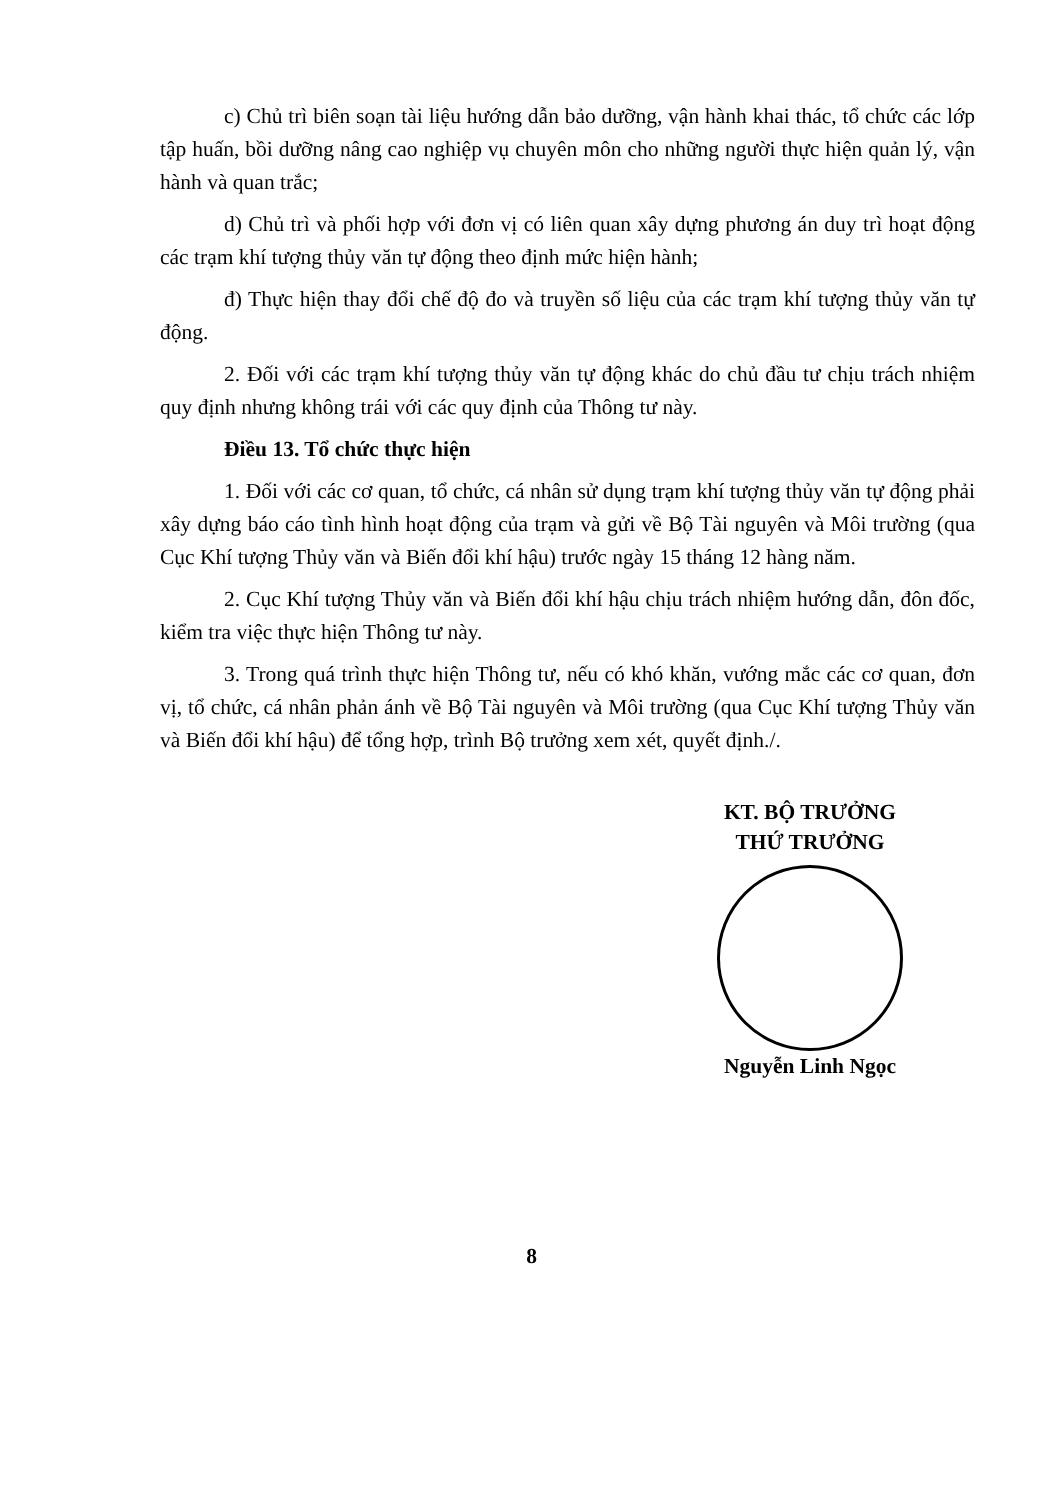c) Chủ trì biên soạn tài liệu hướng dẫn bảo dưỡng, vận hành khai thác, tổ chức các lớp tập huấn, bồi dưỡng nâng cao nghiệp vụ chuyên môn cho những người thực hiện quản lý, vận hành và quan trắc;
d) Chủ trì và phối hợp với đơn vị có liên quan xây dựng phương án duy trì hoạt động các trạm khí tượng thủy văn tự động theo định mức hiện hành;
đ) Thực hiện thay đổi chế độ đo và truyền số liệu của các trạm khí tượng thủy văn tự động.
2. Đối với các trạm khí tượng thủy văn tự động khác do chủ đầu tư chịu trách nhiệm quy định nhưng không trái với các quy định của Thông tư này.
Điều 13. Tổ chức thực hiện
1. Đối với các cơ quan, tổ chức, cá nhân sử dụng trạm khí tượng thủy văn tự động phải xây dựng báo cáo tình hình hoạt động của trạm và gửi về Bộ Tài nguyên và Môi trường (qua Cục Khí tượng Thủy văn và Biến đổi khí hậu) trước ngày 15 tháng 12 hàng năm.
2. Cục Khí tượng Thủy văn và Biến đổi khí hậu chịu trách nhiệm hướng dẫn, đôn đốc, kiểm tra việc thực hiện Thông tư này.
3. Trong quá trình thực hiện Thông tư, nếu có khó khăn, vướng mắc các cơ quan, đơn vị, tổ chức, cá nhân phản ánh về Bộ Tài nguyên và Môi trường (qua Cục Khí tượng Thủy văn và Biến đổi khí hậu) để tổng hợp, trình Bộ trưởng xem xét, quyết định./.
KT. BỘ TRƯỞNG
THỨ TRƯỞNG
Nguyễn Linh Ngọc
8